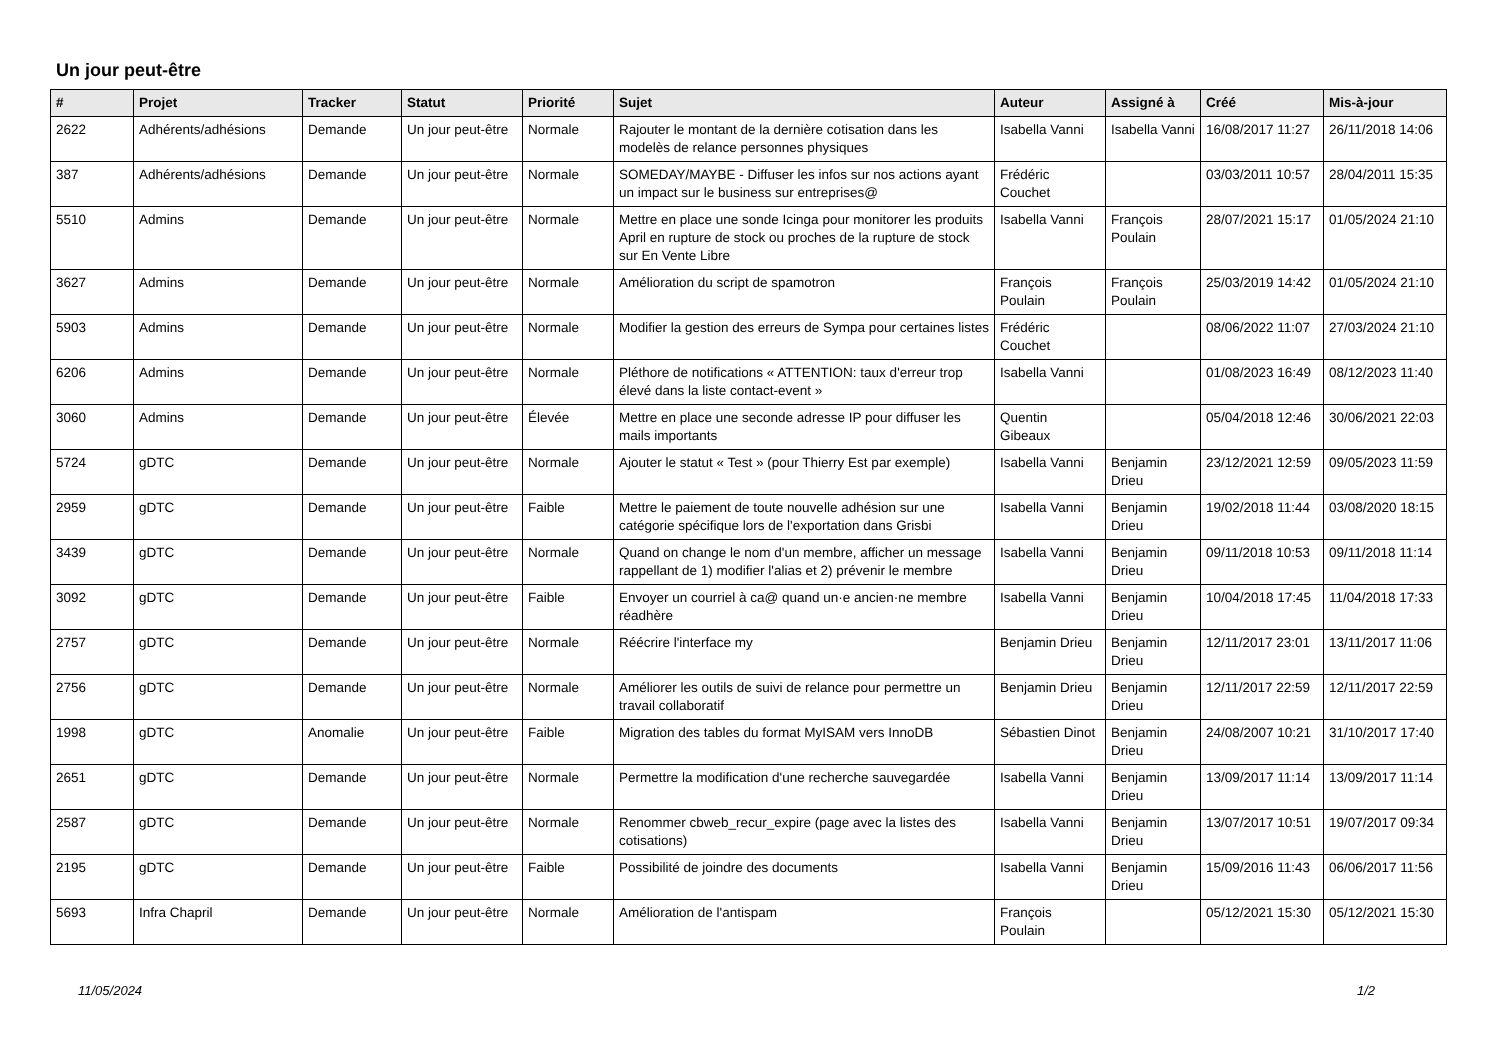Un jour peut-être
| # | Projet | Tracker | Statut | Priorité | Sujet | Auteur | Assigné à | Créé | Mis-à-jour |
| --- | --- | --- | --- | --- | --- | --- | --- | --- | --- |
| 2622 | Adhérents/adhésions | Demande | Un jour peut-être | Normale | Rajouter le montant de la dernière cotisation dans les modelès de relance personnes physiques | Isabella Vanni | Isabella Vanni | 16/08/2017 11:27 | 26/11/2018 14:06 |
| 387 | Adhérents/adhésions | Demande | Un jour peut-être | Normale | SOMEDAY/MAYBE - Diffuser les infos sur nos actions ayant un impact sur le business sur entreprises@ | Frédéric Couchet | | 03/03/2011 10:57 | 28/04/2011 15:35 |
| 5510 | Admins | Demande | Un jour peut-être | Normale | Mettre en place une sonde Icinga pour monitorer les produits April en rupture de stock ou proches de la rupture de stock sur En Vente Libre | Isabella Vanni | François Poulain | 28/07/2021 15:17 | 01/05/2024 21:10 |
| 3627 | Admins | Demande | Un jour peut-être | Normale | Amélioration du script de spamotron | François Poulain | François Poulain | 25/03/2019 14:42 | 01/05/2024 21:10 |
| 5903 | Admins | Demande | Un jour peut-être | Normale | Modifier la gestion des erreurs de Sympa pour certaines listes | Frédéric Couchet | | 08/06/2022 11:07 | 27/03/2024 21:10 |
| 6206 | Admins | Demande | Un jour peut-être | Normale | Pléthore de notifications « ATTENTION: taux d'erreur trop élevé dans la liste contact-event » | Isabella Vanni | | 01/08/2023 16:49 | 08/12/2023 11:40 |
| 3060 | Admins | Demande | Un jour peut-être | Élevée | Mettre en place une seconde adresse IP pour diffuser les mails importants | Quentin Gibeaux | | 05/04/2018 12:46 | 30/06/2021 22:03 |
| 5724 | gDTC | Demande | Un jour peut-être | Normale | Ajouter le statut « Test » (pour Thierry Est par exemple) | Isabella Vanni | Benjamin Drieu | 23/12/2021 12:59 | 09/05/2023 11:59 |
| 2959 | gDTC | Demande | Un jour peut-être | Faible | Mettre le paiement de toute nouvelle adhésion sur une catégorie spécifique lors de l'exportation dans Grisbi | Isabella Vanni | Benjamin Drieu | 19/02/2018 11:44 | 03/08/2020 18:15 |
| 3439 | gDTC | Demande | Un jour peut-être | Normale | Quand on change le nom d'un membre, afficher un message rappellant de 1) modifier l'alias et 2) prévenir le membre | Isabella Vanni | Benjamin Drieu | 09/11/2018 10:53 | 09/11/2018 11:14 |
| 3092 | gDTC | Demande | Un jour peut-être | Faible | Envoyer un courriel à ca@ quand un·e ancien·ne membre réadhère | Isabella Vanni | Benjamin Drieu | 10/04/2018 17:45 | 11/04/2018 17:33 |
| 2757 | gDTC | Demande | Un jour peut-être | Normale | Réécrire l'interface my | Benjamin Drieu | Benjamin Drieu | 12/11/2017 23:01 | 13/11/2017 11:06 |
| 2756 | gDTC | Demande | Un jour peut-être | Normale | Améliorer les outils de suivi de relance pour permettre un travail collaboratif | Benjamin Drieu | Benjamin Drieu | 12/11/2017 22:59 | 12/11/2017 22:59 |
| 1998 | gDTC | Anomalie | Un jour peut-être | Faible | Migration des tables du format MyISAM vers InnoDB | Sébastien Dinot | Benjamin Drieu | 24/08/2007 10:21 | 31/10/2017 17:40 |
| 2651 | gDTC | Demande | Un jour peut-être | Normale | Permettre la modification d'une recherche sauvegardée | Isabella Vanni | Benjamin Drieu | 13/09/2017 11:14 | 13/09/2017 11:14 |
| 2587 | gDTC | Demande | Un jour peut-être | Normale | Renommer cbweb_recur_expire (page avec la listes des cotisations) | Isabella Vanni | Benjamin Drieu | 13/07/2017 10:51 | 19/07/2017 09:34 |
| 2195 | gDTC | Demande | Un jour peut-être | Faible | Possibilité de joindre des documents | Isabella Vanni | Benjamin Drieu | 15/09/2016 11:43 | 06/06/2017 11:56 |
| 5693 | Infra Chapril | Demande | Un jour peut-être | Normale | Amélioration de l'antispam | François Poulain | | 05/12/2021 15:30 | 05/12/2021 15:30 |
11/05/2024 1/2